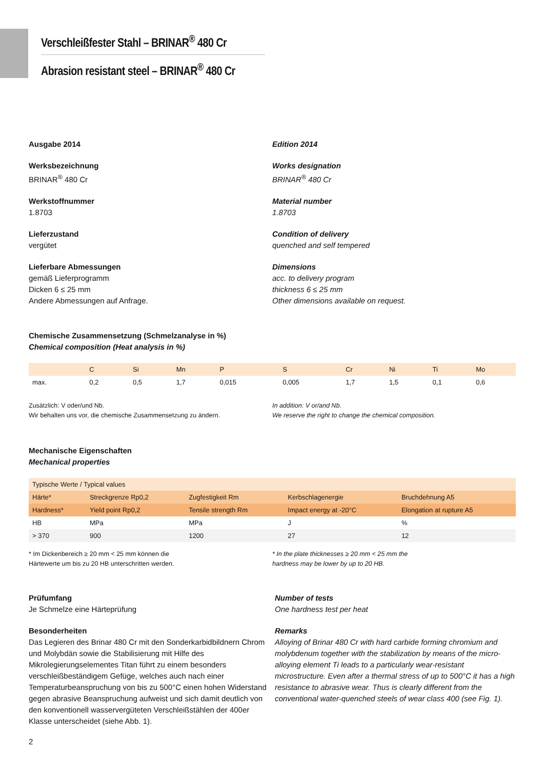Verschleißfester Stahl – BRINAR<sup>®</sup> 480 Cr
Abrasion resistant steel – BRINAR<sup>®</sup> 480 Cr
Ausgabe 2014
Werksbezeichnung
BRINAR<sup>®</sup> 480 Cr
Werkstoffnummer
1.8703
Lieferzustand
vergütet
Lieferbare Abmessungen
gemäß Lieferprogramm
Dicken 6 ≤ 25 mm
Andere Abmessungen auf Anfrage.
Edition 2014
Works designation
BRINAR<sup>®</sup> 480 Cr
Material number
1.8703
Condition of delivery
quenched and self tempered
Dimensions
acc. to delivery program
thickness 6 ≤ 25 mm
Other dimensions available on request.
Chemische Zusammensetzung (Schmelzanalyse in %)
Chemical composition (Heat analysis in %)
| | C | Si | Mn | P | S | Cr | Ni | Ti | Mo |
| --- | --- | --- | --- | --- | --- | --- | --- | --- | --- |
| max. | 0,2 | 0,5 | 1,7 | 0,015 | 0,005 | 1,7 | 1,5 | 0,1 | 0,6 |
Zusätzlich: V oder/und Nb.
Wir behalten uns vor, die chemische Zusammensetzung zu ändern.
In addition: V or/and Nb.
We reserve the right to change the chemical composition.
Mechanische Eigenschaften
Mechanical properties
| Typische Werte / Typical values | | | | |
| Härte* | Streckgrenze Rp0,2 | Zugfestigkeit Rm | Kerbschlagenergie | Bruchdehnung A5 |
| Hardness* | Yield point Rp0,2 | Tensile strength Rm | Impact energy at -20°C | Elongation at rupture A5 |
| HB | MPa | MPa | J | % |
| > 370 | 900 | 1200 | 27 | 12 |
* Im Dickenbereich ≥ 20 mm < 25 mm können die
Härtewerte um bis zu 20 HB unterschritten werden.
* In the plate thicknesses ≥ 20 mm < 25 mm the
hardness may be lower by up to 20 HB.
Prüfumfang
Je Schmelze eine Härteprüfung
Besonderheiten
Das Legieren des Brinar 480 Cr mit den Sonderkarbidbildnern Chrom und Molybdän sowie die Stabilisierung mit Hilfe des Mikrolegierungselementes Titan führt zu einem besonders verschleißbeständigem Gefüge, welches auch nach einer Temperaturbeanspruchung von bis zu 500°C einen hohen Widerstand gegen abrasive Beanspruchung aufweist und sich damit deutlich von den konventionell wasservergüteten Verschleißstählen der 400er Klasse unterscheidet (siehe Abb. 1).
Number of tests
One hardness test per heat
Remarks
Alloying of Brinar 480 Cr with hard carbide forming chromium and molybdenum together with the stabilization by means of the micro-alloying element Ti leads to a particularly wear-resistant microstructure. Even after a thermal stress of up to 500°C it has a high resistance to abrasive wear. Thus is clearly different from the conventional water-quenched steels of wear class 400 (see Fig. 1).
2